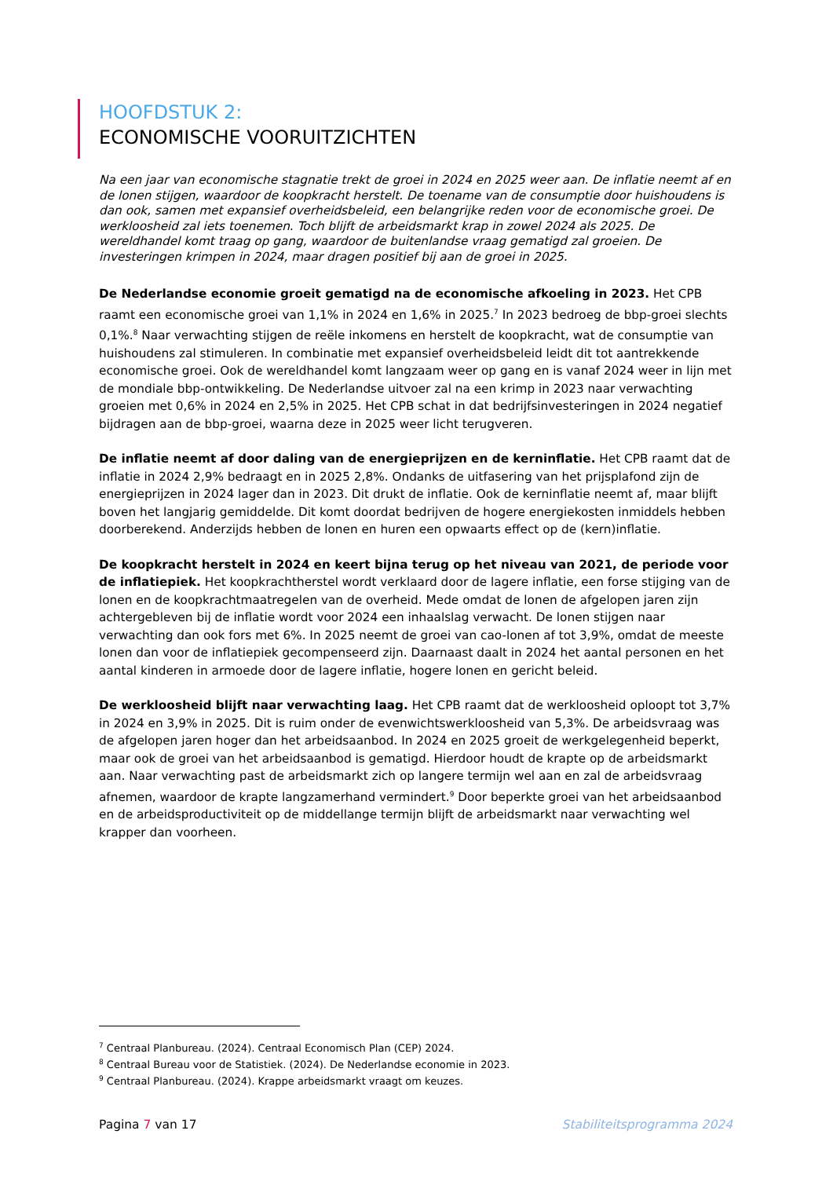HOOFDSTUK 2:
ECONOMISCHE VOORUITZICHTEN
Na een jaar van economische stagnatie trekt de groei in 2024 en 2025 weer aan. De inflatie neemt af en de lonen stijgen, waardoor de koopkracht herstelt. De toename van de consumptie door huishoudens is dan ook, samen met expansief overheidsbeleid, een belangrijke reden voor de economische groei. De werkloosheid zal iets toenemen. Toch blijft de arbeidsmarkt krap in zowel 2024 als 2025. De wereldhandel komt traag op gang, waardoor de buitenlandse vraag gematigd zal groeien. De investeringen krimpen in 2024, maar dragen positief bij aan de groei in 2025.
De Nederlandse economie groeit gematigd na de economische afkoeling in 2023. Het CPB raamt een economische groei van 1,1% in 2024 en 1,6% in 2025.<sup>7</sup> In 2023 bedroeg de bbp-groei slechts 0,1%.<sup>8</sup> Naar verwachting stijgen de reële inkomens en herstelt de koopkracht, wat de consumptie van huishoudens zal stimuleren. In combinatie met expansief overheidsbeleid leidt dit tot aantrekkende economische groei. Ook de wereldhandel komt langzaam weer op gang en is vanaf 2024 weer in lijn met de mondiale bbp-ontwikkeling. De Nederlandse uitvoer zal na een krimp in 2023 naar verwachting groeien met 0,6% in 2024 en 2,5% in 2025. Het CPB schat in dat bedrijfsinvesteringen in 2024 negatief bijdragen aan de bbp-groei, waarna deze in 2025 weer licht terugveren.
De inflatie neemt af door daling van de energieprijzen en de kerninflatie. Het CPB raamt dat de inflatie in 2024 2,9% bedraagt en in 2025 2,8%. Ondanks de uitfasering van het prijsplafond zijn de energieprijzen in 2024 lager dan in 2023. Dit drukt de inflatie. Ook de kerninflatie neemt af, maar blijft boven het langjarig gemiddelde. Dit komt doordat bedrijven de hogere energiekosten inmiddels hebben doorberekend. Anderzijds hebben de lonen en huren een opwaarts effect op de (kern)inflatie.
De koopkracht herstelt in 2024 en keert bijna terug op het niveau van 2021, de periode voor de inflatiepiek. Het koopkrachtherstel wordt verklaard door de lagere inflatie, een forse stijging van de lonen en de koopkrachtmaatregelen van de overheid. Mede omdat de lonen de afgelopen jaren zijn achtergebleven bij de inflatie wordt voor 2024 een inhaalslag verwacht. De lonen stijgen naar verwachting dan ook fors met 6%. In 2025 neemt de groei van cao-lonen af tot 3,9%, omdat de meeste lonen dan voor de inflatiepiek gecompenseerd zijn. Daarnaast daalt in 2024 het aantal personen en het aantal kinderen in armoede door de lagere inflatie, hogere lonen en gericht beleid.
De werkloosheid blijft naar verwachting laag. Het CPB raamt dat de werkloosheid oploopt tot 3,7% in 2024 en 3,9% in 2025. Dit is ruim onder de evenwichtswerkloosheid van 5,3%. De arbeidsvraag was de afgelopen jaren hoger dan het arbeidsaanbod. In 2024 en 2025 groeit de werkgelegenheid beperkt, maar ook de groei van het arbeidsaanbod is gematigd. Hierdoor houdt de krapte op de arbeidsmarkt aan. Naar verwachting past de arbeidsmarkt zich op langere termijn wel aan en zal de arbeidsvraag afnemen, waardoor de krapte langzamerhand vermindert.<sup>9</sup> Door beperkte groei van het arbeidsaanbod en de arbeidsproductiviteit op de middellange termijn blijft de arbeidsmarkt naar verwachting wel krapper dan voorheen.
<sup>7</sup> Centraal Planbureau. (2024). Centraal Economisch Plan (CEP) 2024.
<sup>8</sup> Centraal Bureau voor de Statistiek. (2024). De Nederlandse economie in 2023.
<sup>9</sup> Centraal Planbureau. (2024). Krappe arbeidsmarkt vraagt om keuzes.
Pagina 7 van 17 Stabiliteitsprogramma 2024